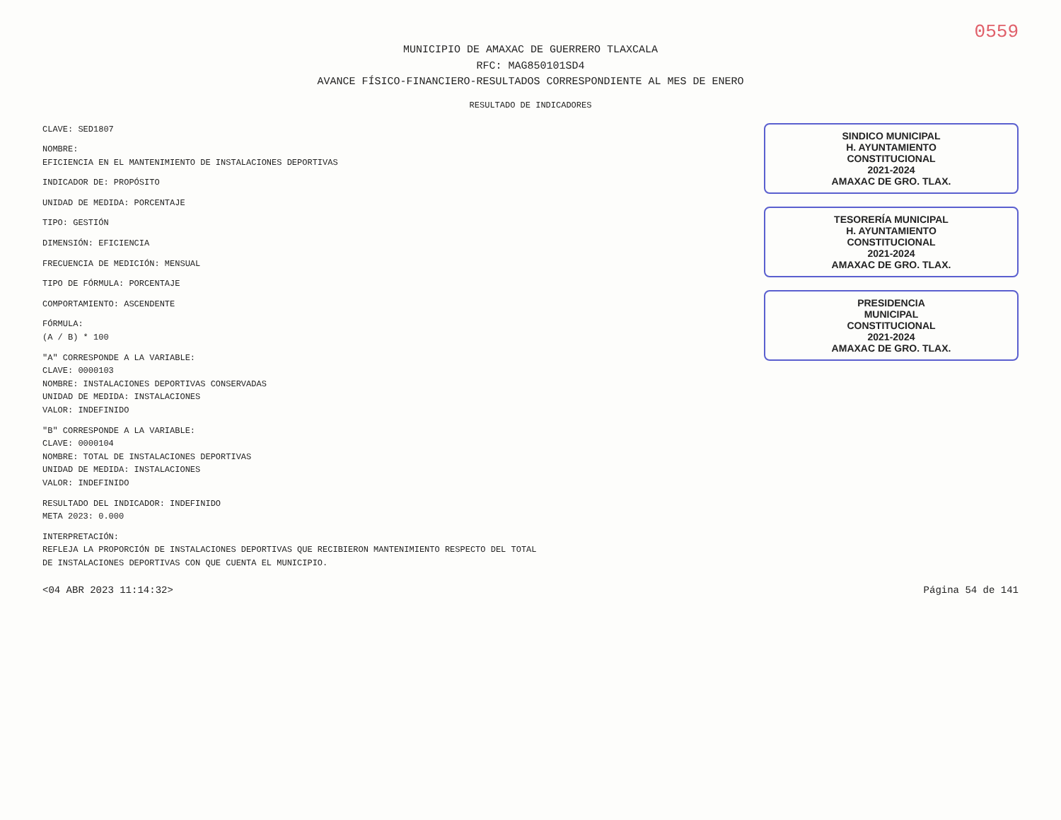0559
MUNICIPIO DE AMAXAC DE GUERRERO TLAXCALA
RFC: MAG850101SD4
AVANCE FÍSICO-FINANCIERO-RESULTADOS CORRESPONDIENTE AL MES DE ENERO
RESULTADO DE INDICADORES
CLAVE: SED1807
NOMBRE:
EFICIENCIA EN EL MANTENIMIENTO DE INSTALACIONES DEPORTIVAS
INDICADOR DE: PROPÓSITO
UNIDAD DE MEDIDA: PORCENTAJE
TIPO: GESTIÓN
DIMENSIÓN: EFICIENCIA
FRECUENCIA DE MEDICIÓN: MENSUAL
TIPO DE FÓRMULA: PORCENTAJE
COMPORTAMIENTO: ASCENDENTE
FÓRMULA:
(A / B) * 100
"A" CORRESPONDE A LA VARIABLE:
CLAVE: 0000103
NOMBRE: INSTALACIONES DEPORTIVAS CONSERVADAS
UNIDAD DE MEDIDA: INSTALACIONES
VALOR: INDEFINIDO
"B" CORRESPONDE A LA VARIABLE:
CLAVE: 0000104
NOMBRE: TOTAL DE INSTALACIONES DEPORTIVAS
UNIDAD DE MEDIDA: INSTALACIONES
VALOR: INDEFINIDO
RESULTADO DEL INDICADOR: INDEFINIDO
META 2023: 0.000
INTERPRETACIÓN:
REFLEJA LA PROPORCIÓN DE INSTALACIONES DEPORTIVAS QUE RECIBIERON MANTENIMIENTO RESPECTO DEL TOTAL
DE INSTALACIONES DEPORTIVAS CON QUE CUENTA EL MUNICIPIO.
SINDICO MUNICIPAL
H. AYUNTAMIENTO
CONSTITUCIONAL
2021-2024
AMAXAC DE GRO. TLAX.
TESORERÍA MUNICIPAL
H. AYUNTAMIENTO
CONSTITUCIONAL
2021-2024
AMAXAC DE GRO. TLAX.
PRESIDENCIA
MUNICIPAL
CONSTITUCIONAL
2021-2024
AMAXAC DE GRO. TLAX.
<04 ABR 2023 11:14:32> Página 54 de 141